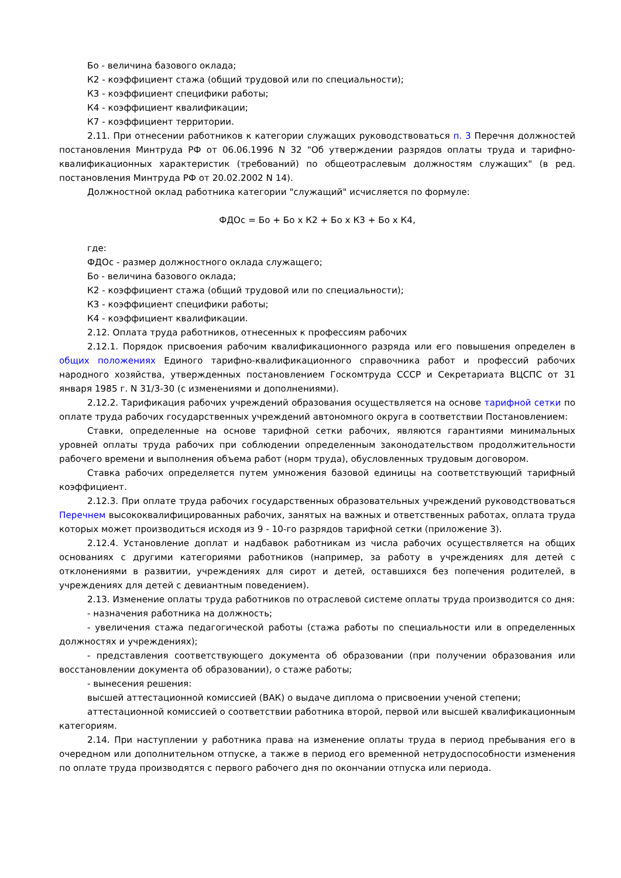Бо - величина базового оклада;
К2 - коэффициент стажа (общий трудовой или по специальности);
К3 - коэффициент специфики работы;
К4 - коэффициент квалификации;
К7 - коэффициент территории.
2.11. При отнесении работников к категории служащих руководствоваться п. 3 Перечня должностей постановления Минтруда РФ от 06.06.1996 N 32 "Об утверждении разрядов оплаты труда и тарифно-квалификационных характеристик (требований) по общеотраслевым должностям служащих" (в ред. постановления Минтруда РФ от 20.02.2002 N 14).
Должностной оклад работника категории "служащий" исчисляется по формуле:
ФДОс = Бо + Бо x К2 + Бо x К3 + Бо x К4,
где:
ФДОс - размер должностного оклада служащего;
Бо - величина базового оклада;
К2 - коэффициент стажа (общий трудовой или по специальности);
К3 - коэффициент специфики работы;
К4 - коэффициент квалификации.
2.12. Оплата труда работников, отнесенных к профессиям рабочих
2.12.1. Порядок присвоения рабочим квалификационного разряда или его повышения определен в общих положениях Единого тарифно-квалификационного справочника работ и профессий рабочих народного хозяйства, утвержденных постановлением Госкомтруда СССР и Секретариата ВЦСПС от 31 января 1985 г. N 31/3-30 (с изменениями и дополнениями).
2.12.2. Тарификация рабочих учреждений образования осуществляется на основе тарифной сетки по оплате труда рабочих государственных учреждений автономного округа в соответствии Постановлением:
Ставки, определенные на основе тарифной сетки рабочих, являются гарантиями минимальных уровней оплаты труда рабочих при соблюдении определенным законодательством продолжительности рабочего времени и выполнения объема работ (норм труда), обусловленных трудовым договором.
Ставка рабочих определяется путем умножения базовой единицы на соответствующий тарифный коэффициент.
2.12.3. При оплате труда рабочих государственных образовательных учреждений руководствоваться Перечнем высококвалифицированных рабочих, занятых на важных и ответственных работах, оплата труда которых может производиться исходя из 9 - 10-го разрядов тарифной сетки (приложение 3).
2.12.4. Установление доплат и надбавок работникам из числа рабочих осуществляется на общих основаниях с другими категориями работников (например, за работу в учреждениях для детей с отклонениями в развитии, учреждениях для сирот и детей, оставшихся без попечения родителей, в учреждениях для детей с девиантным поведением).
2.13. Изменение оплаты труда работников по отраслевой системе оплаты труда производится со дня:
- назначения работника на должность;
- увеличения стажа педагогической работы (стажа работы по специальности или в определенных должностях и учреждениях);
- представления соответствующего документа об образовании (при получении образования или восстановлении документа об образовании), о стаже работы;
- вынесения решения:
высшей аттестационной комиссией (ВАК) о выдаче диплома о присвоении ученой степени;
аттестационной комиссией о соответствии работника второй, первой или высшей квалификационным категориям.
2.14. При наступлении у работника права на изменение оплаты труда в период пребывания его в очередном или дополнительном отпуске, а также в период его временной нетрудоспособности изменения по оплате труда производятся с первого рабочего дня по окончании отпуска или периода.